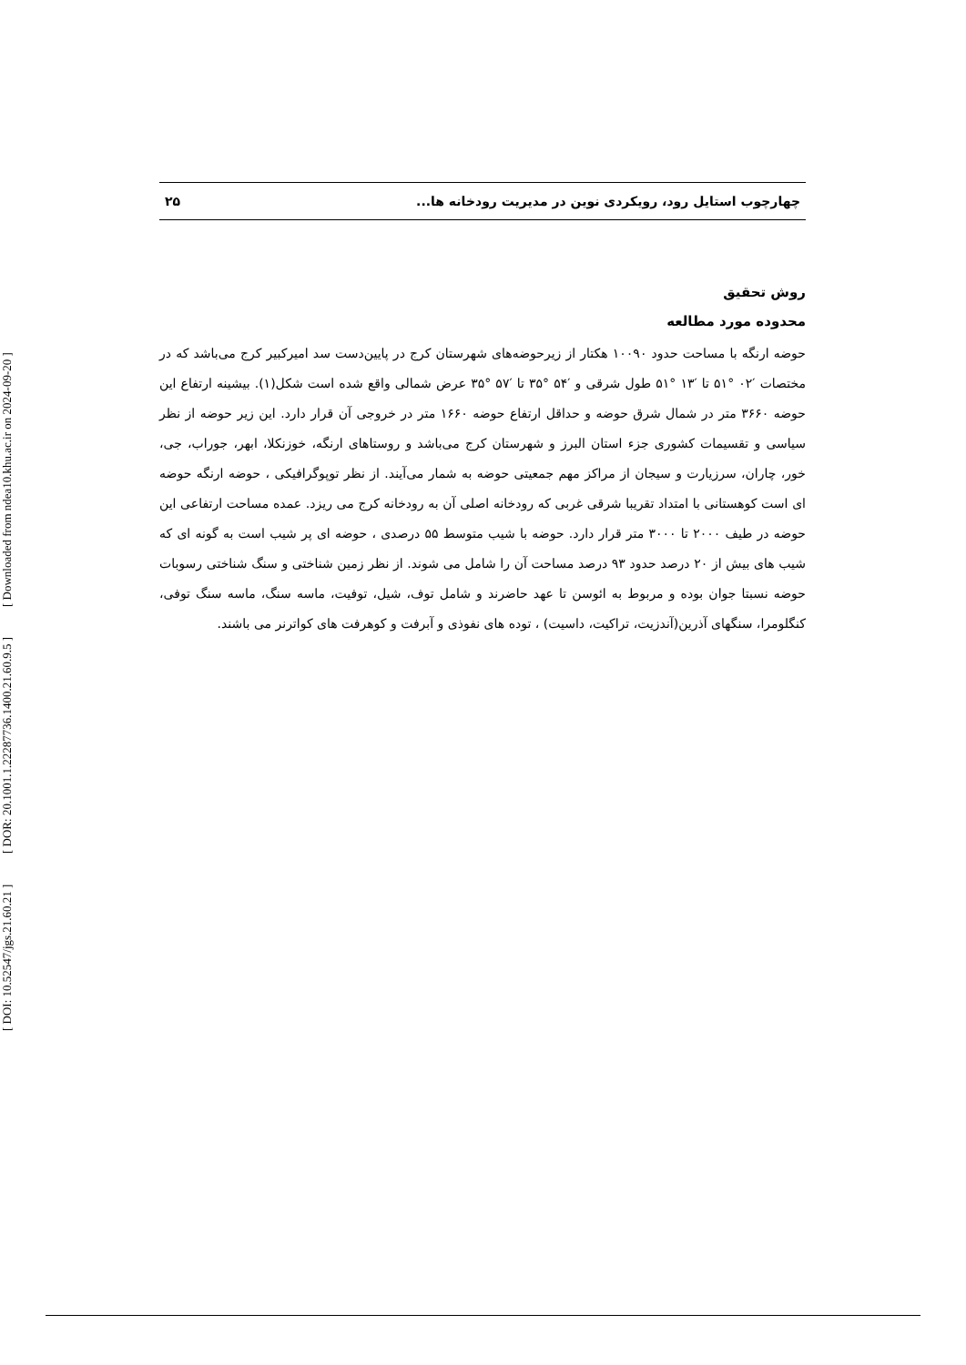[ DOI: 10.52547/jgs.21.60.21 ] [ DOR: 20.1001.1.22287736.1400.21.60.9.5 ] [ Downloaded from ndea10.khu.ac.ir on 2024-09-20 ]
چهارچوب استایل رود، رویکردی نوین در مدیریت رودخانه ها... ۲۵
روش تحقیق
محدوده مورد مطالعه
حوضه ارنگه با مساحت حدود ۱۰۰۹۰ هکتار از زیرحوضه‌های شهرستان کرج در پایین‌دست سد امیرکبیر کرج می‌باشد که در مختصات ′۰۲ °۵۱ تا ′۱۳ °۵۱ طول شرقی و ′۵۴ °۳۵ تا ′۵۷ °۳۵ عرض شمالی واقع شده است شکل(۱). بیشینه ارتفاع این حوضه ۳۶۶۰ متر در شمال شرق حوضه و حداقل ارتفاع حوضه ۱۶۶۰ متر در خروجی آن قرار دارد. این زیر حوضه از نظر سیاسی و تقسیمات کشوری جزء استان البرز و شهرستان کرج می‌باشد و روستاهای ارنگه، خوزنکلا، ابهر، جوراب، جی، خور، چاران، سرزیارت و سیجان از مراکز مهم جمعیتی حوضه به شمار می‌آیند. از نظر توپوگرافیکی ، حوضه ارنگه حوضه ای است کوهستانی با امتداد تقریبا شرقی غربی که رودخانه اصلی آن به رودخانه کرج می ریزد. عمده مساحت ارتفاعی این حوضه در طیف ۲۰۰۰ تا ۳۰۰۰ متر قرار دارد. حوضه با شیب متوسط ۵۵ درصدی ، حوضه ای پر شیب است به گونه ای که شیب های بیش از ۲۰ درصد حدود ۹۳ درصد مساحت آن را شامل می شوند. از نظر زمین شناختی و سنگ شناختی رسوبات حوضه نسبتا جوان بوده و مربوط به ائوسن تا عهد حاضرند و شامل توف، شیل، توفیت، ماسه سنگ، ماسه سنگ توفی، کنگلومرا، سنگهای آذرین(آندزیت، تراکیت، داسیت) ، توده های نفوذی و آبرفت و کوهرفت های کواترنر می باشند.